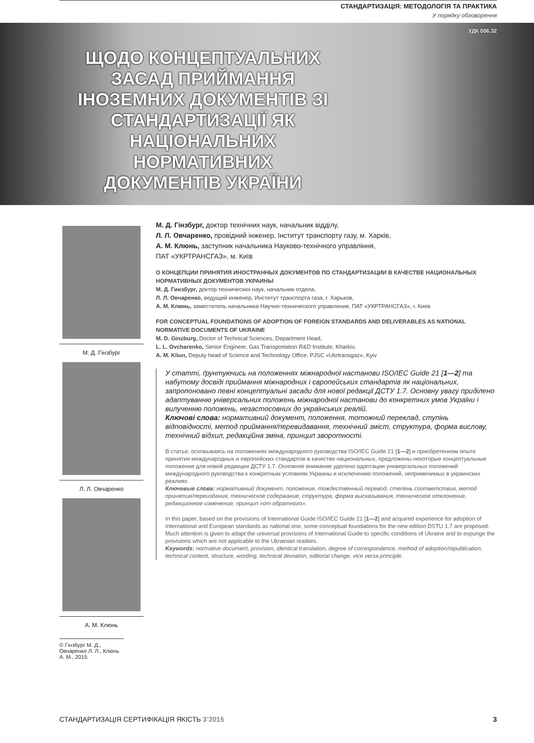СТАНДАРТИЗАЦІЯ: МЕТОДОЛОГІЯ ТА ПРАКТИКА
У порядку обговорення
УДК 006.32
ЩОДО КОНЦЕПТУАЛЬНИХ ЗАСАД ПРИЙМАННЯ ІНОЗЕМНИХ ДОКУМЕНТІВ ЗІ СТАНДАРТИЗАЦІЇ ЯК НАЦІОНАЛЬНИХ НОРМАТИВНИХ ДОКУМЕНТІВ УКРАЇНИ
М. Д. Гінзбург
Л. Л. Овчаренко
А. М. Клюнь
М. Д. Гінзбург, доктор технічних наук, начальник відділу,
Л. Л. Овчаренко, провідний інженер, Інститут транспорту газу, м. Харків,
А. М. Клюнь, заступник начальника Науково-технічного управління,
ПАТ «УКРТРАНСГАЗ», м. Київ
О КОНЦЕПЦИИ ПРИНЯТИЯ ИНОСТРАННЫХ ДОКУМЕНТОВ ПО СТАНДАРТИЗАЦИИ В КАЧЕСТВЕ НАЦИОНАЛЬНЫХ НОРМАТИВНЫХ ДОКУМЕНТОВ УКРАИНЫ
М. Д. Гинзбург, доктор технических наук, начальник отдела,
Л. Л. Овчаренко, ведущий инженер, Институт транспорта газа, г. Харьков,
А. М. Клюнь, заместитель начальника Научно-технического управления, ПАТ «УКРТРАНСГАЗ», г. Киев
FOR CONCEPTUAL FOUNDATIONS OF ADOPTION OF FOREIGN STANDARDS AND DELIVERABLES AS NATIONAL NORMATIVE DOCUMENTS OF UKRAINE
M. D. Ginzburg, Doctor of Technical Sciences, Department Head,
L. L. Ovcharenko, Senior Engineer, Gas Transportation R&D Institute, Kharkiv,
A. M. Kliun, Deputy head of Science and Technology Office, PJSC «Ukrtransgaz», Kyiv
У статті, ґрунтуючись на положеннях міжнародної настанови ISO/IEC Guide 21 [1—2] та набутому досвіді приймання міжнародних і європейських стандартів як національних, запропоновано певні концептуальні засади для нової редакції ДСТУ 1.7. Основну увагу приділено адаптуванню універсальних положень міжнародної настанови до конкретних умов України і вилученню положень, незастосовних до українських реалій.
Ключові слова: нормативний документ, положення, тотожний переклад, ступінь відповідності, метод приймання/перевидавання, технічний зміст, структура, форма вислову, технічний відхил, редакційна зміна, принцип зворотності.
В статье, основываясь на положениях международного руководства ISO/IEC Guide 21 [1—2] и приобретенном опыте принятия международных и европейских стандартов в качестве национальных, предложены некоторые концептуальные положения для новой редакции ДСТУ 1.7. Основное внимание уделено адаптации универсальных положений международного руководства к конкретным условиям Украины и исключению положений, неприменимых в украинских реалиях.
Ключевые слова: нормативный документ, положение, тождественный перевод, степень соответствия, метод принятия/переиздания, техническое содержание, структура, форма высказывания, техническое отклонение, редакционное изменение, принцип «от обратного».
In this paper, based on the provisions of International Guide ISO/IEC Guide 21 [1—2] and acquired experience for adoption of International and European standards as national one, some conceptual foundations for the new edition DSTU 1.7 are proposed. Much attention is given to adapt the universal provisions of International Guide to specific conditions of Ukraine and to expunge the provisions which are not applicable to the Ukrainian realities.
Keywords: normative document, provision, identical translation, degree of correspondence, method of adoption/republication, technical content, structure, wording, technical deviation, editorial change, vice versa principle.
© Гінзбург М. Д., Овчаренко Л. Л., Клюнь А. М., 2015
СТАНДАРТИЗАЦІЯ СЕРТИФІКАЦІЯ ЯКІСТЬ 3’2015 3